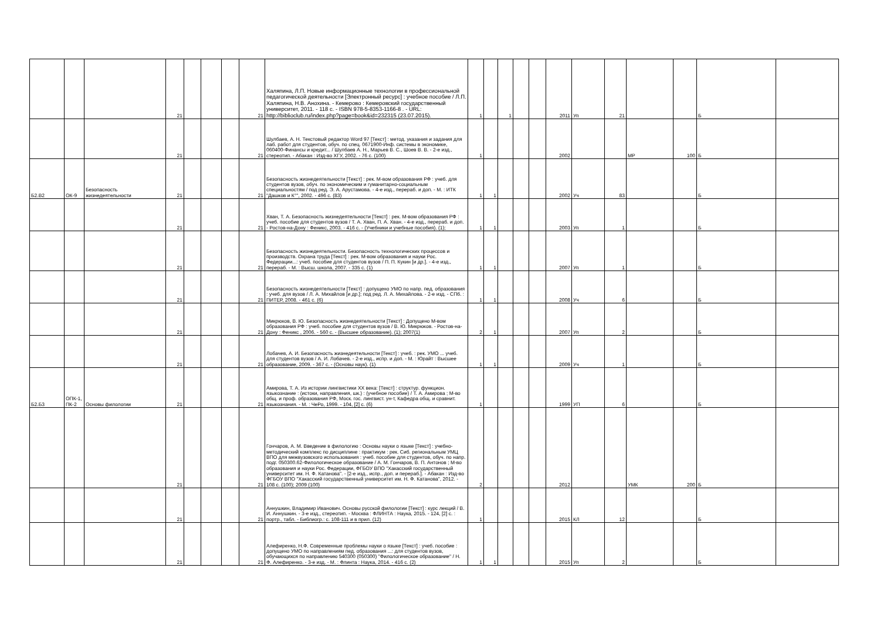| | | | 21 | | | | 21 | Халяпина, Л.П. Новые информационные технологии в профессиональной педагогической деятельности [Электронный ресурс] : учебное пособие / Л.П. Халяпина, Н.В. Анохина. - Кемерово : Кемеровский государственный университет, 2011. - 118 с. - ISBN 978-5-8353-1166-8 . - URL: http://biblioclub.ru/index.php?page=book&id=232315 (23.07.2015). | 1 | | 1 | | | 2011 | Уп | 21 | | | Б | |
| | | | 21 | | | | 21 | Шулбаев, А. Н. Текстовый редактор Word 97 [Текст] : метод. указания и задания для лаб. работ для студентов, обуч. по спец. 0671900-Инф. системы в экономике, 060400-Финансы и кредит... / Шулбаев А. Н., Марьев В. С., Шоев В. В. - 2-е изд., стереотип. - Абакан : Изд-во ХГУ, 2002. - 76 с. (100) | 1 | | | | | 2002 | | | МР | 100 | Б | |
| Б2.В2 | ОК-9 | Безопасность жизнедеятельности | 21 | | | | 21 | Безопасность жизнедеятельности [Текст] : рек. М-вом образования РФ : учеб. для студентов вузов, обуч. по экономическим и гуманитарно-социальным специальностям / под ред. Э. А. Арустамова. - 4-е изд., перераб. и доп. - М. : ИТК "Дашков и К°", 2002. - 496 с. (83) | 1 | 1 | | | | 2002 | Уч | 83 | | | Б | |
| | | | 21 | | | | 21 | Хван, Т. А. Безопасность жизнедеятельности [Текст] : рек. М-вом образования РФ : учеб. пособие для студентов вузов / Т. А. Хван, П. А. Хван. - 4-е изд., перераб. и доп. - Ростов-на-Дону : Феникс, 2003. - 416 с. - (Учебники и учебные пособия). (1); | 1 | 1 | | | | 2003 | Уп | 1 | | | Б | |
| | | | 21 | | | | 21 | Безопасность жизнедеятельности. Безопасность технологических процессов и производств. Охрана труда [Текст] : рек. М-вом образования и науки Рос. Федерации...: учеб. пособие для студентов вузов / П. П. Кукин [и др.]. - 4-е изд., перераб. - М. : Высш. школа, 2007. - 335 с. (1) | 1 | 1 | | | | 2007 | Уп | 1 | | | Б | |
| | | | 21 | | | | 21 | Безопасность жизнедеятельности [Текст] : допущено УМО по напр. пед. образования : учеб. для вузов / Л. А. Михайлов [и др.]; под ред. Л. А. Михайлова. - 2-е изд. - СПб. : ПИТЕР, 2008. - 461 с. (6) | 1 | 1 | | | | 2008 | Уч | 6 | | | Б | |
| | | | 21 | | | | 21 | Микрюков, В. Ю. Безопасность жизнедеятельности [Текст] : Допущено М-вом образования РФ : учеб. пособие для студентов вузов / В. Ю. Микрюков. - Ростов-на-Дону : Феникс , 2006. - 560 с. - (Высшее образование). (1); 2007(1) | 2 | 1 | | | | 2007 | Уп | 2 | | | Б | |
| | | | 21 | | | | 21 | Лобачев, А. И. Безопасность жизнедеятельности [Текст] : учеб. : рек. УМО ... учеб. для студентов вузов / А. И. Лобачев. - 2-е изд., испр. и доп. - М. : Юрайт : Высшее образование, 2009. - 367 с. - (Основы наук). (1) | 1 | 1 | | | | 2009 | Уч | 1 | | | Б | |
| Б2.Б3 | ОПК-1, ПК-2 | Основы филологии | 21 | | | | 21 | Амирова, Т. А. Из истории лингвистики XX века: [Текст] : структур. функцион. языкознание : (истоки, направления, шк.) : (учебное пособие) / Т. А. Амирова ; М-во общ. и проф. образования РФ, Моск. гос. лингвист. ун-т, Кафедра общ. и сравнит. языкознания. - М. : ЧеРо, 1999. - 104, [2] с. (6) | 1 | | | | | 1999 | УП | 6 | | | Б | |
| | | | 21 | | | | 21 | Гончаров, А. М. Введение в филологию : Основы науки о языке [Текст] : учебно-методический комплекс по дисциплине : практикум : рек. Сиб. региональным УМЦ ВПО для межвузовского использования : учеб. пособие для студентов, обуч. по напр. подг. 050300.62-Филологическое образование / А. М. Гончаров, В. П. Антонов ; М-во образования и науки Рос. Федерации, ФГБОУ ВПО "Хакасский государственный университет им. Н. Ф. Катанова". - [2-е изд., испр., доп. и перераб.]. - Абакан : Изд-во ФГБОУ ВПО "Хакасский государственный университет им. Н. Ф. Катанова", 2012. - 108 с. (100); 2009 (100) | 2 | | | | | 2012 | | | УМК | 200 | Б | |
| | | | 21 | | | | 21 | Аннушкин, Владимир Иванович. Основы русской филологии [Текст] : курс лекций / В. И. Аннушкин. - 3-е изд., стереотип. - Москва : ФЛИНТА : Наука, 2015. - 124, [2] с. : портр., табл. - Библиогр.: с. 108-111 и в прил. (12) | 1 | | | | | 2015 | КЛ | 12 | | | Б | |
| | | | 21 | | | | 21 | Алефиренко, Н.Ф. Современные проблемы науки о языке [Текст] : учеб. пособие : допущено УМО по направлениям пед. образования ...: для студентов вузов, обучающихся по направлению 540300 (050300) "Филологическое образование" / Н. Ф. Алефиренко. - 3-е изд. - М. : Флинта : Наука, 2014. - 416 с. (2) | 1 | 1 | | | | 2015 | Уп | 2 | | | Б | |